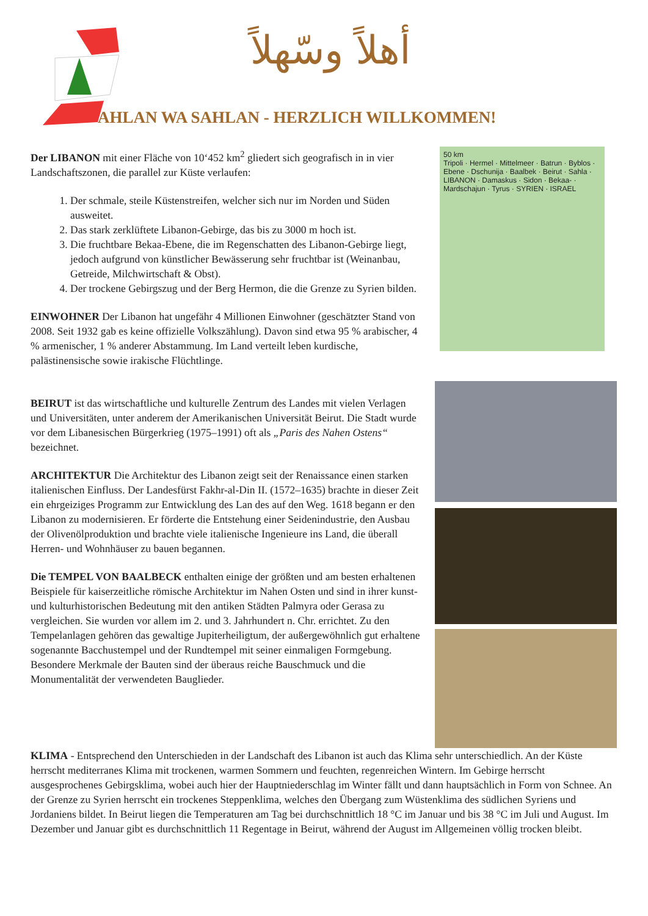أهلاً وسّهلاً
AHLAN WA SAHLAN - HERZLICH WILLKOMMEN!
50 km
Tripoli · Hermel · Mittelmeer · Batrun · Byblos · Ebene · Dschunija · Baalbek · Beirut · Sahla · LIBANON · Damaskus · Sidon · Bekaa- · Mardschajun · Tyrus · SYRIEN · ISRAEL
Der LIBANON mit einer Fläche von 10‘452 km<sup>2</sup> gliedert sich geografisch in in vier Landschaftszonen, die parallel zur Küste verlaufen:
1. Der schmale, steile Küstenstreifen, welcher sich nur im Norden und Süden ausweitet.
2. Das stark zerklüftete Libanon-Gebirge, das bis zu 3000 m hoch ist.
3. Die fruchtbare Bekaa-Ebene, die im Regenschatten des Libanon-Gebirge liegt, jedoch aufgrund von künstlicher Bewässerung sehr fruchtbar ist (Weinanbau, Getreide, Milchwirtschaft & Obst).
4. Der trockene Gebirgszug und der Berg Hermon, die die Grenze zu Syrien bilden.
EINWOHNER Der Libanon hat ungefähr 4 Millionen Einwohner (geschätzter Stand von 2008. Seit 1932 gab es keine offizielle Volkszählung). Davon sind etwa 95 % arabischer, 4 % armenischer, 1 % anderer Abstammung. Im Land verteilt leben kurdische, palästinensische sowie irakische Flüchtlinge.
BEIRUT ist das wirtschaftliche und kulturelle Zentrum des Landes mit vielen Verlagen und Universitäten, unter anderem der Amerikanischen Universität Beirut. Die Stadt wurde vor dem Libanesischen Bürgerkrieg (1975–1991) oft als „Paris des Nahen Ostens“ bezeichnet.
ARCHITEKTUR Die Architektur des Libanon zeigt seit der Renaissance einen starken italienischen Einfluss. Der Landesfürst Fakhr-al-Din II. (1572–1635) brachte in dieser Zeit ein ehrgeiziges Programm zur Entwicklung des Lan des auf den Weg. 1618 begann er den Libanon zu modernisieren. Er förderte die Entstehung einer Seidenindustrie, den Ausbau der Olivenölproduktion und brachte viele italienische Ingenieure ins Land, die überall Herren- und Wohnhäuser zu bauen begannen.
Die TEMPEL VON BAALBECK enthalten einige der größten und am besten erhaltenen Beispiele für kaiserzeitliche römische Architektur im Nahen Osten und sind in ihrer kunst- und kulturhistorischen Bedeutung mit den antiken Städten Palmyra oder Gerasa zu vergleichen. Sie wurden vor allem im 2. und 3. Jahrhundert n. Chr. errichtet. Zu den Tempelanlagen gehören das gewaltige Jupiterheiligtum, der außergewöhnlich gut erhaltene sogenannte Bacchustempel und der Rundtempel mit seiner einmaligen Formgebung. Besondere Merkmale der Bauten sind der überaus reiche Bauschmuck und die Monumentalität der verwendeten Bauglieder.
KLIMA - Entsprechend den Unterschieden in der Landschaft des Libanon ist auch das Klima sehr unterschiedlich. An der Küste herrscht mediterranes Klima mit trockenen, warmen Sommern und feuchten, regenreichen Wintern. Im Gebirge herrscht ausgesprochenes Gebirgsklima, wobei auch hier der Hauptniederschlag im Winter fällt und dann hauptsächlich in Form von Schnee. An der Grenze zu Syrien herrscht ein trockenes Steppenklima, welches den Übergang zum Wüstenklima des südlichen Syriens und Jordaniens bildet. In Beirut liegen die Temperaturen am Tag bei durchschnittlich 18 °C im Januar und bis 38 °C im Juli und August. Im Dezember und Januar gibt es durchschnittlich 11 Regentage in Beirut, während der August im Allgemeinen völlig trocken bleibt.